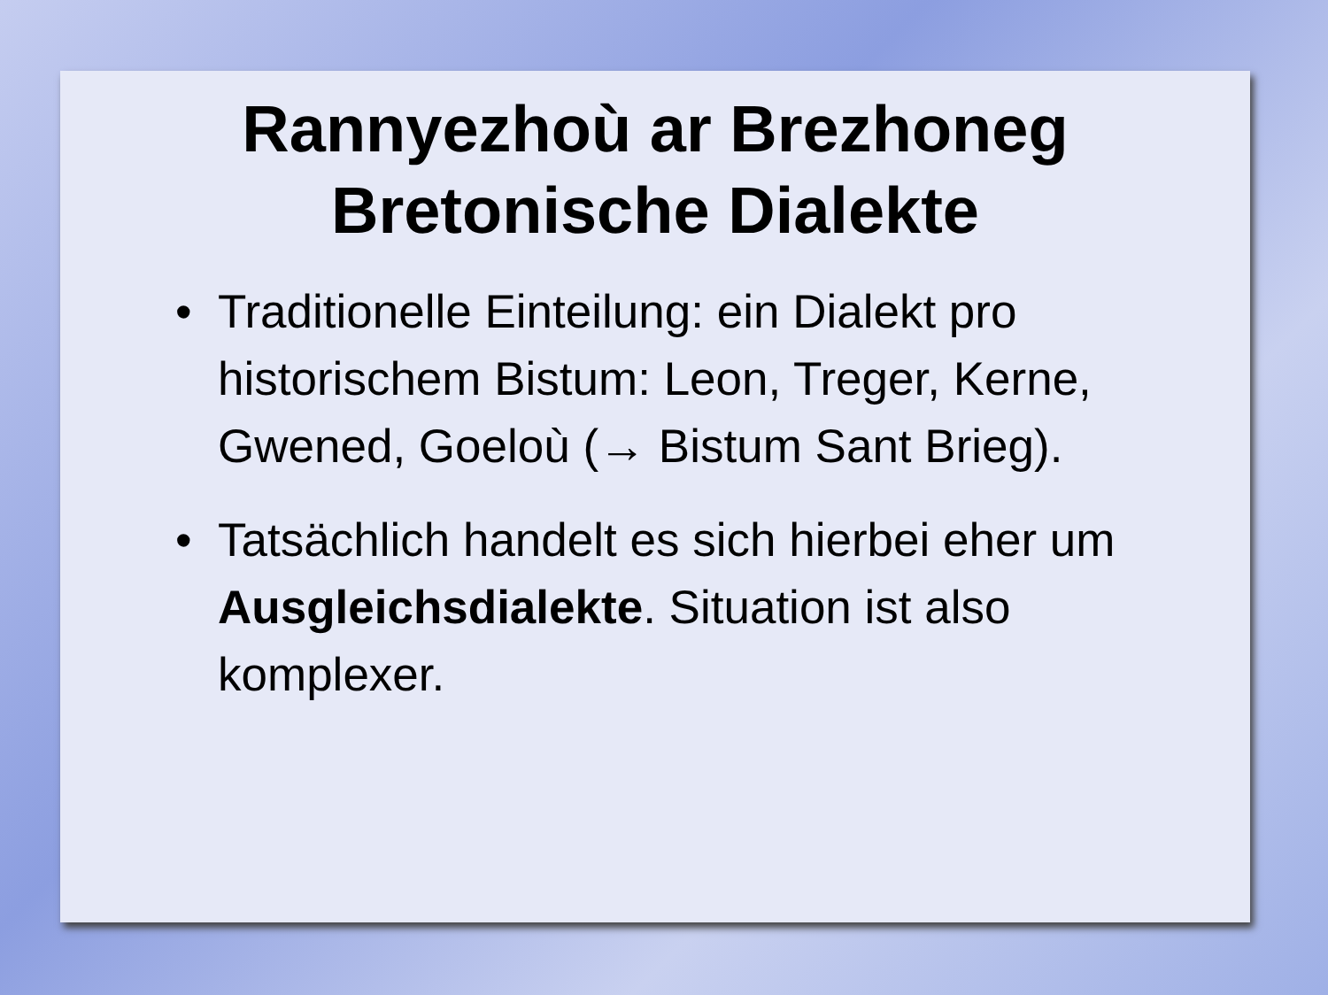Rannyezhoù ar Brezhoneg
Bretonische Dialekte
• Traditionelle Einteilung: ein Dialekt pro historischem Bistum: Leon, Treger, Kerne, Gwened, Goeloù (→ Bistum Sant Brieg).
• Tatsächlich handelt es sich hierbei eher um Ausgleichsdialekte. Situation ist also komplexer.